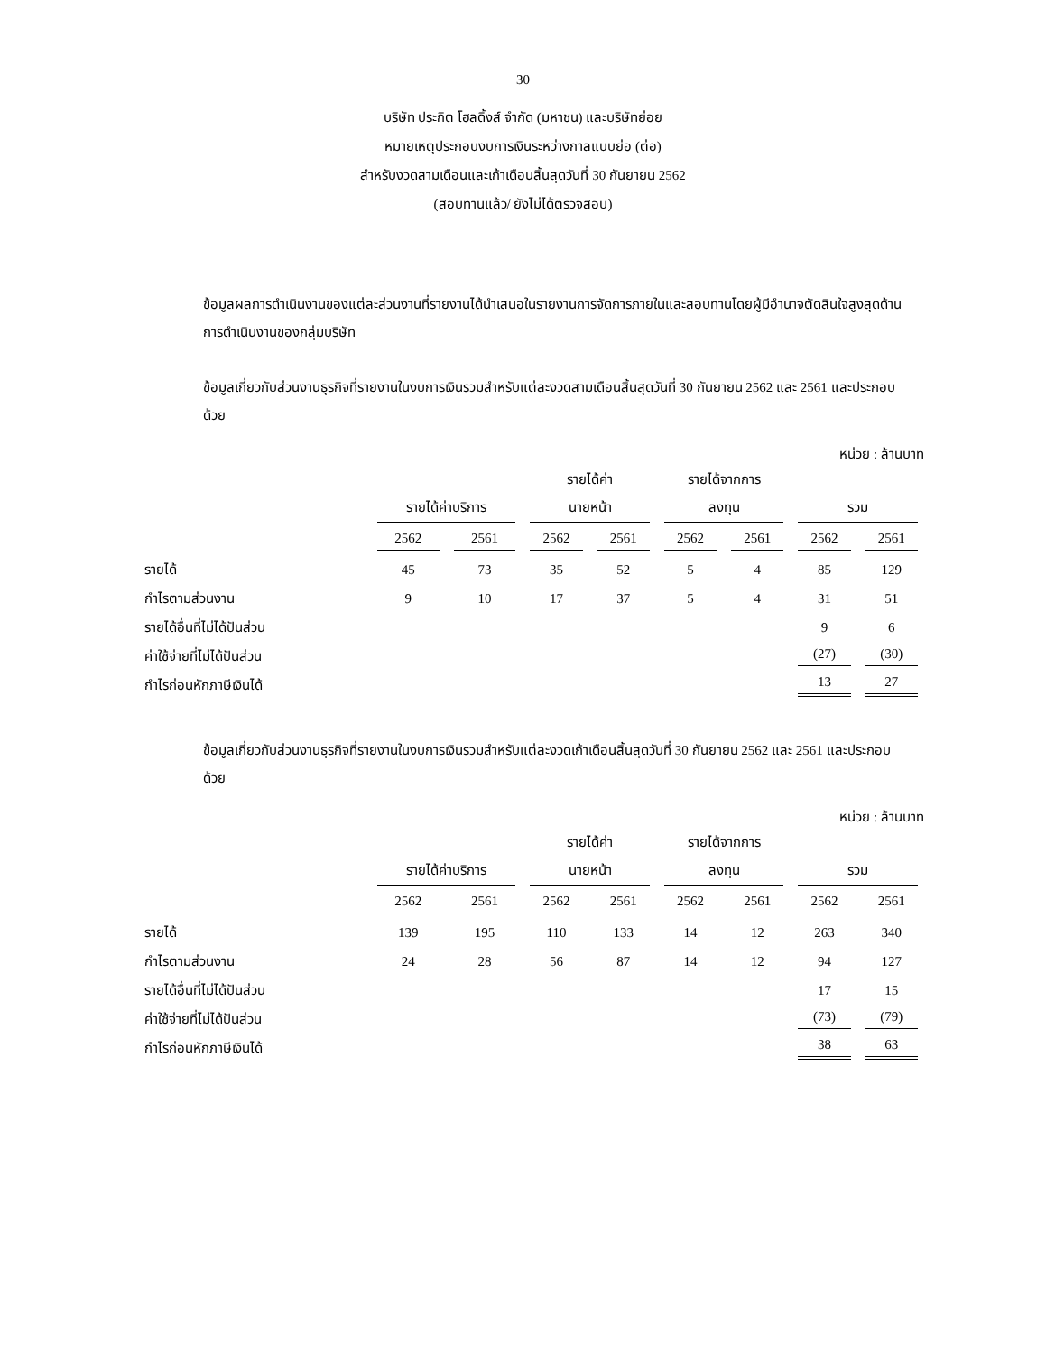30
บริษัท ประกิต โฮลดิ้งส์ จำกัด (มหาชน) และบริษัทย่อย
หมายเหตุประกอบงบการเงินระหว่างกาลแบบย่อ (ต่อ)
สำหรับงวดสามเดือนและเก้าเดือนสิ้นสุดวันที่ 30 กันยายน 2562
(สอบทานแล้ว/ ยังไม่ได้ตรวจสอบ)
ข้อมูลผลการดำเนินงานของแต่ละส่วนงานที่รายงานได้นำเสนอในรายงานการจัดการภายในและสอบทานโดยผู้มีอำนาจตัดสินใจสูงสุดด้านการดำเนินงานของกลุ่มบริษัท
ข้อมูลเกี่ยวกับส่วนงานธุรกิจที่รายงานในงบการเงินรวมสำหรับแต่ละงวดสามเดือนสิ้นสุดวันที่ 30 กันยายน 2562 และ 2561 และประกอบด้วย
หน่วย : ล้านบาท
| | | | รายได้ค่า | | รายได้จากการ | | | |
| | รายได้ค่าบริการ | | นายหน้า | | ลงทุน | | รวม | |
| | 2562 | 2561 | 2562 | 2561 | 2562 | 2561 | 2562 | 2561 |
| รายได้ | 45 | 73 | 35 | 52 | 5 | 4 | 85 | 129 |
| กำไรตามส่วนงาน | 9 | 10 | 17 | 37 | 5 | 4 | 31 | 51 |
| รายได้อื่นที่ไม่ได้ปันส่วน | | | | | | | 9 | 6 |
| ค่าใช้จ่ายที่ไม่ได้ปันส่วน | | | | | | | (27) | (30) |
| กำไรก่อนหักภาษีเงินได้ | | | | | | | 13 | 27 |
ข้อมูลเกี่ยวกับส่วนงานธุรกิจที่รายงานในงบการเงินรวมสำหรับแต่ละงวดเก้าเดือนสิ้นสุดวันที่ 30 กันยายน 2562 และ 2561 และประกอบด้วย
หน่วย : ล้านบาท
| | | | รายได้ค่า | | รายได้จากการ | | | |
| | รายได้ค่าบริการ | | นายหน้า | | ลงทุน | | รวม | |
| | 2562 | 2561 | 2562 | 2561 | 2562 | 2561 | 2562 | 2561 |
| รายได้ | 139 | 195 | 110 | 133 | 14 | 12 | 263 | 340 |
| กำไรตามส่วนงาน | 24 | 28 | 56 | 87 | 14 | 12 | 94 | 127 |
| รายได้อื่นที่ไม่ได้ปันส่วน | | | | | | | 17 | 15 |
| ค่าใช้จ่ายที่ไม่ได้ปันส่วน | | | | | | | (73) | (79) |
| กำไรก่อนหักภาษีเงินได้ | | | | | | | 38 | 63 |